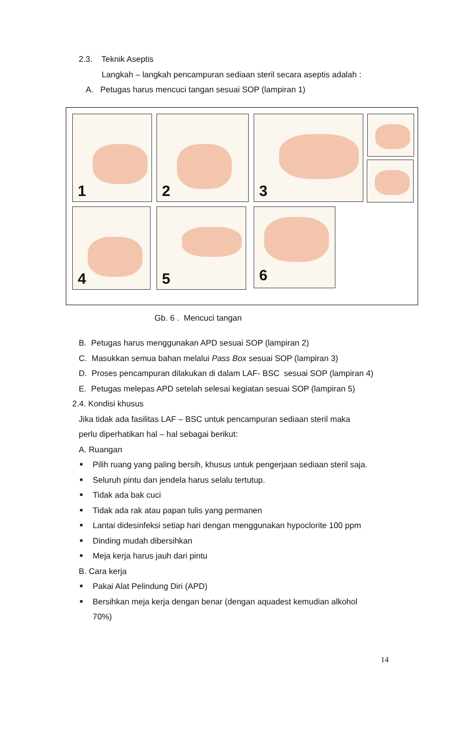2.3. Teknik Aseptis
Langkah – langkah pencampuran sediaan steril secara aseptis adalah :
A. Petugas harus mencuci tangan sesuai SOP (lampiran 1)
1 2 3
4 5 6
Gb. 6 . Mencuci tangan
B. Petugas harus menggunakan APD sesuai SOP (lampiran 2)
C. Masukkan semua bahan melalui Pass Box sesuai SOP (lampiran 3)
D. Proses pencampuran dilakukan di dalam LAF- BSC sesuai SOP (lampiran 4)
E. Petugas melepas APD setelah selesai kegiatan sesuai SOP (lampiran 5)
2.4. Kondisi khusus
Jika tidak ada fasilitas LAF – BSC untuk pencampuran sediaan steril maka
perlu diperhatikan hal – hal sebagai berikut:
A. Ruangan
■ Pilih ruang yang paling bersih, khusus untuk pengerjaan sediaan steril saja.
■ Seluruh pintu dan jendela harus selalu tertutup.
■ Tidak ada bak cuci
■ Tidak ada rak atau papan tulis yang permanen
■ Lantai didesinfeksi setiap hari dengan menggunakan hypoclorite 100 ppm
■ Dinding mudah dibersihkan
■ Meja kerja harus jauh dari pintu
B. Cara kerja
■ Pakai Alat Pelindung Diri (APD)
■ Bersihkan meja kerja dengan benar (dengan aquadest kemudian alkohol
70%)
14